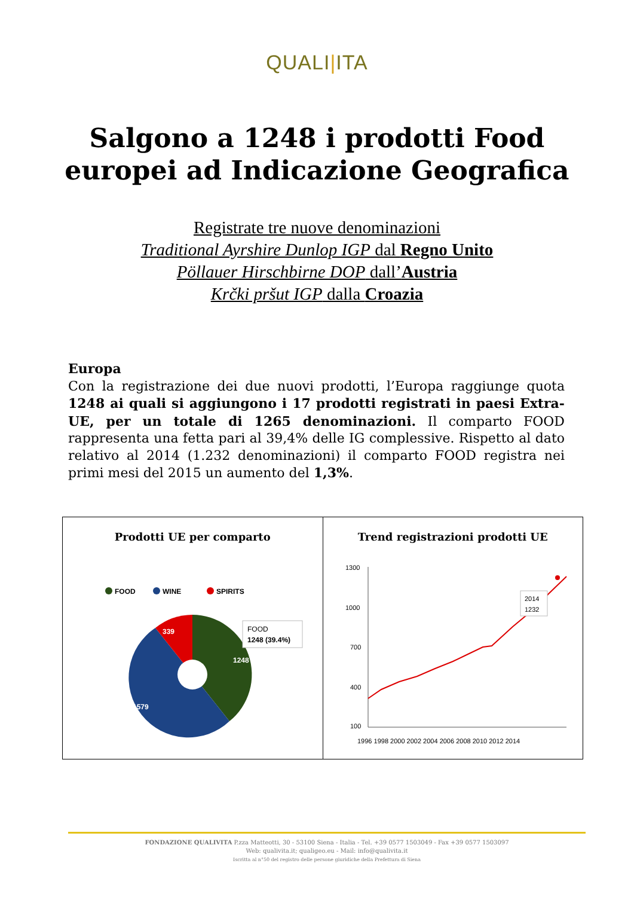QUALI|ITA
Salgono a 1248 i prodotti Food
europei ad Indicazione Geografica
Registrate tre nuove denominazioni
Traditional Ayrshire Dunlop IGP dal Regno Unito
Pöllauer Hirschbirne DOP dall’Austria
Krčki pršut IGP dalla Croazia
Europa
Con la registrazione dei due nuovi prodotti, l’Europa raggiunge quota 1248 ai quali si aggiungono i 17 prodotti registrati in paesi Extra-UE, per un totale di 1265 denominazioni. Il comparto FOOD rappresenta una fetta pari al 39,4% delle IG complessive. Rispetto al dato relativo al 2014 (1.232 denominazioni) il comparto FOOD registra nei primi mesi del 2015 un aumento del 1,3%.
Prodotti UE per comparto
FOOD
WINE
SPIRITS
1248
1579
339
FOOD
1248 (39.4%)
Trend registrazioni prodotti UE
1300
1000
700
400
100
2014
1232
1996 1998 2000 2002 2004 2006 2008 2010 2012 2014
FONDAZIONE QUALIVITA P.zza Matteotti, 30 - 53100 Siena - Italia - Tel. +39 0577 1503049 - Fax +39 0577 1503097
Web: qualivita.it; qualigeo.eu - Mail: info@qualivita.it
Iscritta al n°50 del registro delle persone giuridiche della Prefettura di Siena